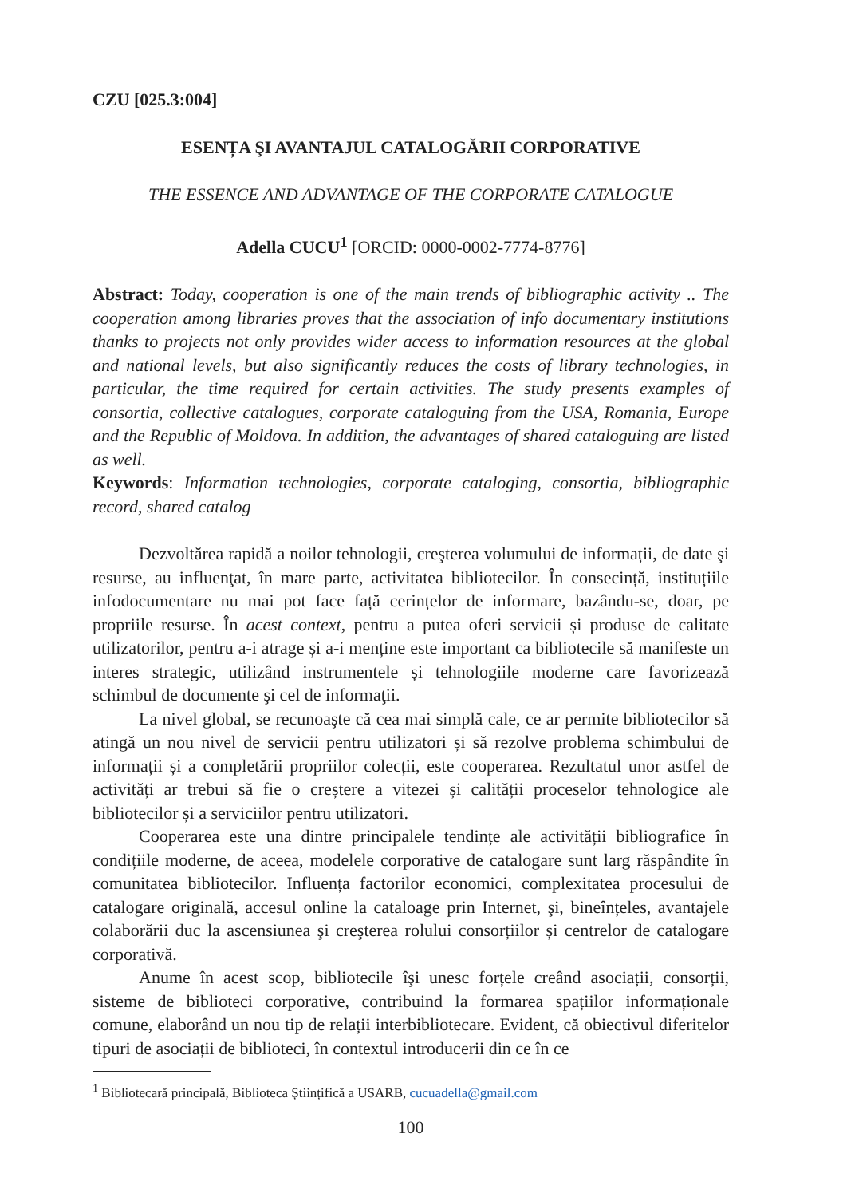CZU [025.3:004]
ESENȚA ŞI AVANTAJUL CATALOGĂRII CORPORATIVE
THE ESSENCE AND ADVANTAGE OF THE CORPORATE CATALOGUE
Adella CUCU<sup>1</sup> [ORCID: 0000-0002-7774-8776]
Abstract: Today, cooperation is one of the main trends of bibliographic activity .. The cooperation among libraries proves that the association of info documentary institutions thanks to projects not only provides wider access to information resources at the global and national levels, but also significantly reduces the costs of library technologies, in particular, the time required for certain activities. The study presents examples of consortia, collective catalogues, corporate cataloguing from the USA, Romania, Europe and the Republic of Moldova. In addition, the advantages of shared cataloguing are listed as well.
Keywords: Information technologies, corporate cataloging, consortia, bibliographic record, shared catalog
Dezvoltărea rapidă a noilor tehnologii, creşterea volumului de informații, de date şi resurse, au influenţat, în mare parte, activitatea bibliotecilor. În consecință, instituțiile infodocumentare nu mai pot face față cerințelor de informare, bazându-se, doar, pe propriile resurse. În acest context, pentru a putea oferi servicii și produse de calitate utilizatorilor, pentru a-i atrage și a-i menține este important ca bibliotecile să manifeste un interes strategic, utilizând instrumentele și tehnologiile moderne care favorizează schimbul de documente şi cel de informaţii.
La nivel global, se recunoaşte că cea mai simplă cale, ce ar permite bibliotecilor să atingă un nou nivel de servicii pentru utilizatori și să rezolve problema schimbului de informații și a completării propriilor colecții, este cooperarea. Rezultatul unor astfel de activități ar trebui să fie o creștere a vitezei și calității proceselor tehnologice ale bibliotecilor și a serviciilor pentru utilizatori.
Cooperarea este una dintre principalele tendințe ale activității bibliografice în condițiile moderne, de aceea, modelele corporative de catalogare sunt larg răspândite în comunitatea bibliotecilor. Influența factorilor economici, complexitatea procesului de catalogare originală, accesul online la cataloage prin Internet, şi, bineînțeles, avantajele colaborării duc la ascensiunea şi creşterea rolului consorțiilor și centrelor de catalogare corporativă.
Anume în acest scop, bibliotecile îşi unesc forțele creând asociații, consorții, sisteme de biblioteci corporative, contribuind la formarea spațiilor informaționale comune, elaborând un nou tip de relații interbibliotecare. Evident, că obiectivul diferitelor tipuri de asociații de biblioteci, în contextul introducerii din ce în ce
<sup>1</sup> Bibliotecară principală, Biblioteca Științifică a USARB, cucuadella@gmail.com
100